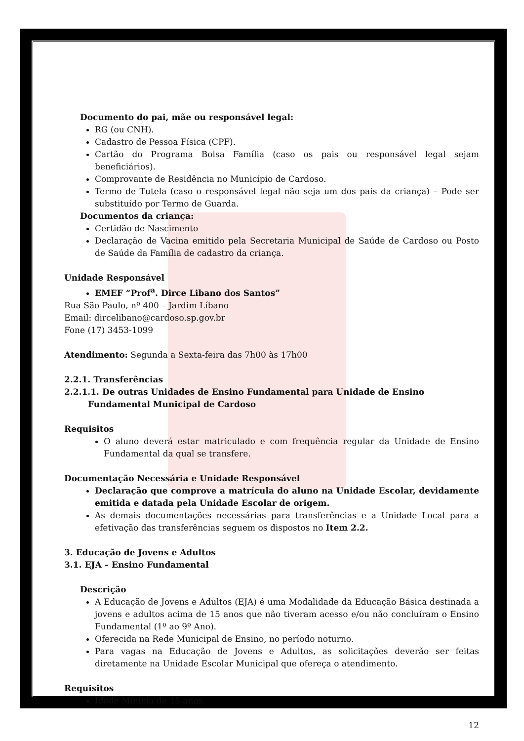Documento do pai, mãe ou responsável legal:
RG (ou CNH).
Cadastro de Pessoa Física (CPF).
Cartão do Programa Bolsa Família (caso os pais ou responsável legal sejam beneficiários).
Comprovante de Residência no Município de Cardoso.
Termo de Tutela (caso o responsável legal não seja um dos pais da criança) – Pode ser substituído por Termo de Guarda.
Documentos da criança:
Certidão de Nascimento
Declaração de Vacina emitido pela Secretaria Municipal de Saúde de Cardoso ou Posto de Saúde da Família de cadastro da criança.
Unidade Responsável
EMEF “Prof<sup>a</sup>. Dirce Libano dos Santos”
Rua São Paulo, nº 400 – Jardim Líbano
Email: dircelibano@cardoso.sp.gov.br
Fone (17) 3453-1099
Atendimento: Segunda a Sexta-feira das 7h00 às 17h00
2.2.1. Transferências
2.2.1.1. De outras Unidades de Ensino Fundamental para Unidade de Ensino Fundamental Municipal de Cardoso
Requisitos
O aluno deverá estar matriculado e com frequência regular da Unidade de Ensino Fundamental da qual se transfere.
Documentação Necessária e Unidade Responsável
Declaração que comprove a matrícula do aluno na Unidade Escolar, devidamente emitida e datada pela Unidade Escolar de origem.
As demais documentações necessárias para transferências e a Unidade Local para a efetivação das transferências seguem os dispostos no Item 2.2.
3. Educação de Jovens e Adultos
3.1. EJA – Ensino Fundamental
Descrição
A Educação de Jovens e Adultos (EJA) é uma Modalidade da Educação Básica destinada a jovens e adultos acima de 15 anos que não tiveram acesso e/ou não concluíram o Ensino Fundamental (1º ao 9º Ano).
Oferecida na Rede Municipal de Ensino, no período noturno.
Para vagas na Educação de Jovens e Adultos, as solicitações deverão ser feitas diretamente na Unidade Escolar Municipal que ofereça o atendimento.
Requisitos
Idade Mínima de 15 anos.
12